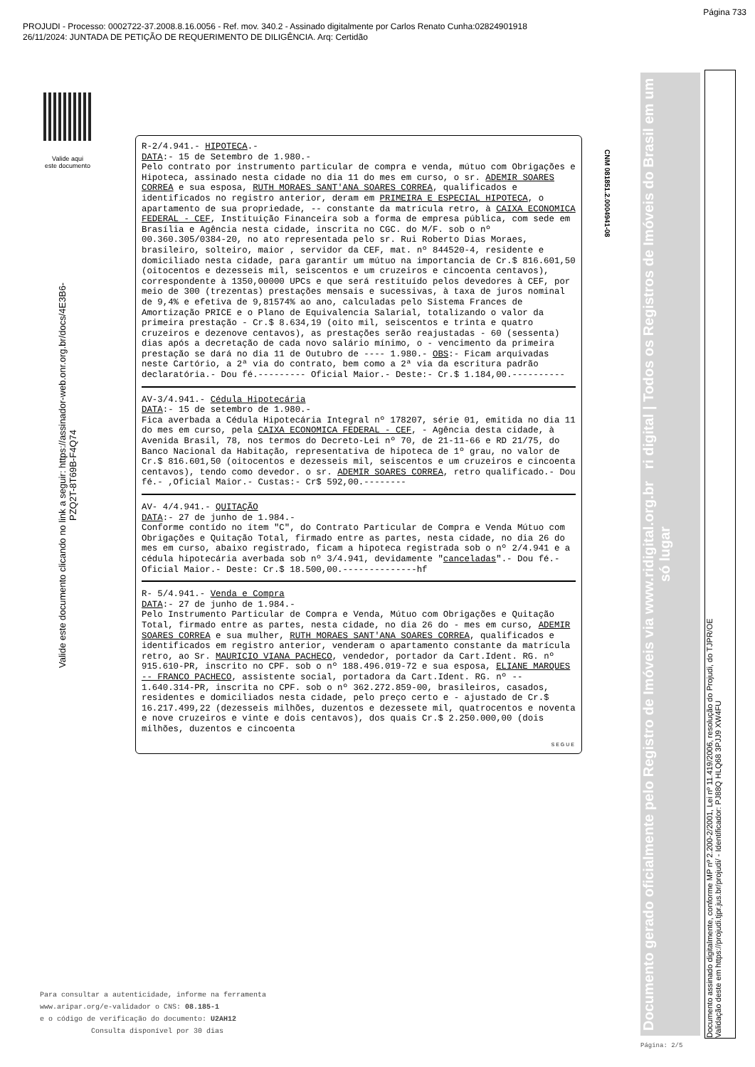Página 733
PROJUDI - Processo: 0002722-37.2008.8.16.0056 - Ref. mov. 340.2 - Assinado digitalmente por Carlos Renato Cunha:02824901918
26/11/2024: JUNTADA DE PETIÇÃO DE REQUERIMENTO DE DILIGÊNCIA. Arq: Certidão
Valide aqui
este documento
Valide este documento clicando no link a seguir: https://assinador-web.onr.org.br/docs/4E3B6-PZQ2T-8T69B-F4Q74
R-2/4.941.- HIPOTECA.-
DATA:- 15 de Setembro de 1.980.-
Pelo contrato por instrumento particular de compra e venda, mútuo com Obrigações e Hipoteca, assinado nesta cidade no dia 11 do mes em curso, o sr. ADEMIR SOARES CORREA e sua esposa, RUTH MORAES SANT'ANA SOARES CORREA, qualificados e identificados no registro anterior, deram em PRIMEIRA E ESPECIAL HIPOTECA, o apartamento de sua propriedade, -- constante da matrícula retro, à CAIXA ECONOMICA FEDERAL - CEF, Instituição Financeira sob a forma de empresa pública, com sede em Brasília e Agência nesta cidade, inscrita no CGC. do M/F. sob o nº 00.360.305/0384-20, no ato representada pelo sr. Rui Roberto Dias Moraes, brasileiro, solteiro, maior , servidor da CEF, mat. nº 844520-4, residente e domiciliado nesta cidade, para garantir um mútuo na importancia de Cr.$ 816.601,50 (oitocentos e dezesseis mil, seiscentos e um cruzeiros e cincoenta centavos), correspondente à 1350,00000 UPCs e que será restituído pelos devedores à CEF, por meio de 300 (trezentas) prestações mensais e sucessivas, à taxa de juros nominal de 9,4% e efetiva de 9,81574% ao ano, calculadas pelo Sistema Frances de Amortização PRICE e o Plano de Equivalencia Salarial, totalizando o valor da primeira prestação - Cr.$ 8.634,19 (oito mil, seiscentos e trinta e quatro cruzeiros e dezenove centavos), as prestações serão reajustadas - 60 (sessenta) dias após a decretação de cada novo salário mínimo, o - vencimento da primeira prestação se dará no dia 11 de Outubro de ---- 1.980.- OBS:- Ficam arquivadas neste Cartório, a 2ª via do contrato, bem como a 2ª via da escritura padrão declaratória.- Dou fé.--------- Oficial Maior.- Deste:- Cr.$ 1.184,00.----------
AV-3/4.941.- Cédula Hipotecária
DATA:- 15 de setembro de 1.980.-
Fica averbada a Cédula Hipotecária Integral nº 178207, série 01, emitida no dia 11 do mes em curso, pela CAIXA ECONOMICA FEDERAL - CEF, - Agência desta cidade, à Avenida Brasil, 78, nos termos do Decreto-Lei nº 70, de 21-11-66 e RD 21/75, do Banco Nacional da Habitação, representativa de hipoteca de 1º grau, no valor de Cr.$ 816.601,50 (oitocentos e dezesseis mil, seiscentos e um cruzeiros e cincoenta centavos), tendo como devedor. o sr. ADEMIR SOARES CORREA, retro qualificado.- Dou fé.- ,Oficial Maior.- Custas:- Cr$ 592,00.--------
AV- 4/4.941.- QUITAÇÃO
DATA:- 27 de junho de 1.984.-
Conforme contído no ítem "C", do Contrato Particular de Compra e Venda Mútuo com Obrigações e Quitação Total, firmado entre as partes, nesta cidade, no dia 26 do mes em curso, abaixo registrado, ficam a hipoteca registrada sob o nº 2/4.941 e a cédula hipotecária averbada sob nº 3/4.941, devidamente "canceladas".- Dou fé.- Oficial Maior.- Deste: Cr.$ 18.500,00.--------------hf
R- 5/4.941.- Venda e Compra
DATA:- 27 de junho de 1.984.-
Pelo Instrumento Particular de Compra e Venda, Mútuo com Obrigações e Quitação Total, firmado entre as partes, nesta cidade, no dia 26 do - mes em curso, ADEMIR SOARES CORREA e sua mulher, RUTH MORAES SANT'ANA SOARES CORREA, qualificados e identificados em registro anterior, venderam o apartamento constante da matrícula retro, ao Sr. MAURICIO VIANA PACHECO, vendedor, portador da Cart.Ident. RG. nº 915.610-PR, inscrito no CPF. sob o nº 188.496.019-72 e sua esposa, ELIANE MARQUES -- FRANCO PACHECO, assistente social, portadora da Cart.Ident. RG. nº -- 1.640.314-PR, inscrita no CPF. sob o nº 362.272.859-00, brasileiros, casados, residentes e domiciliados nesta cidade, pelo preço certo e - ajustado de Cr.$ 16.217.499,22 (dezesseis milhões, duzentos e dezessete mil, quatrocentos e noventa e nove cruzeiros e vinte e dois centavos), dos quais Cr.$ 2.250.000,00 (dois milhões, duzentos e cincoenta
SEGUE
CNM 081851.2.0004941-08
Documento gerado oficialmente pelo Registro de Imóveis via www.ridigital.org.br ri digital | Todos os Registros de Imóveis do Brasil em um só lugar
Documento assinado digitalmente, conforme MP nº 2.200-2/2001, Lei nº 11.419/2006, resolução do Projudi, do TJPR/OE
Validação deste em https://projudi.tjpr.jus.br/projudi/ - Identificador: PJ88Q HLQ68 3PJJ9 XW4FU
Para consultar a autenticidade, informe na ferramenta
www.aripar.org/e-validador o CNS: 08.185-1
e o código de verificação do documento: U2AH12
Consulta disponível por 30 dias
Página: 2/5